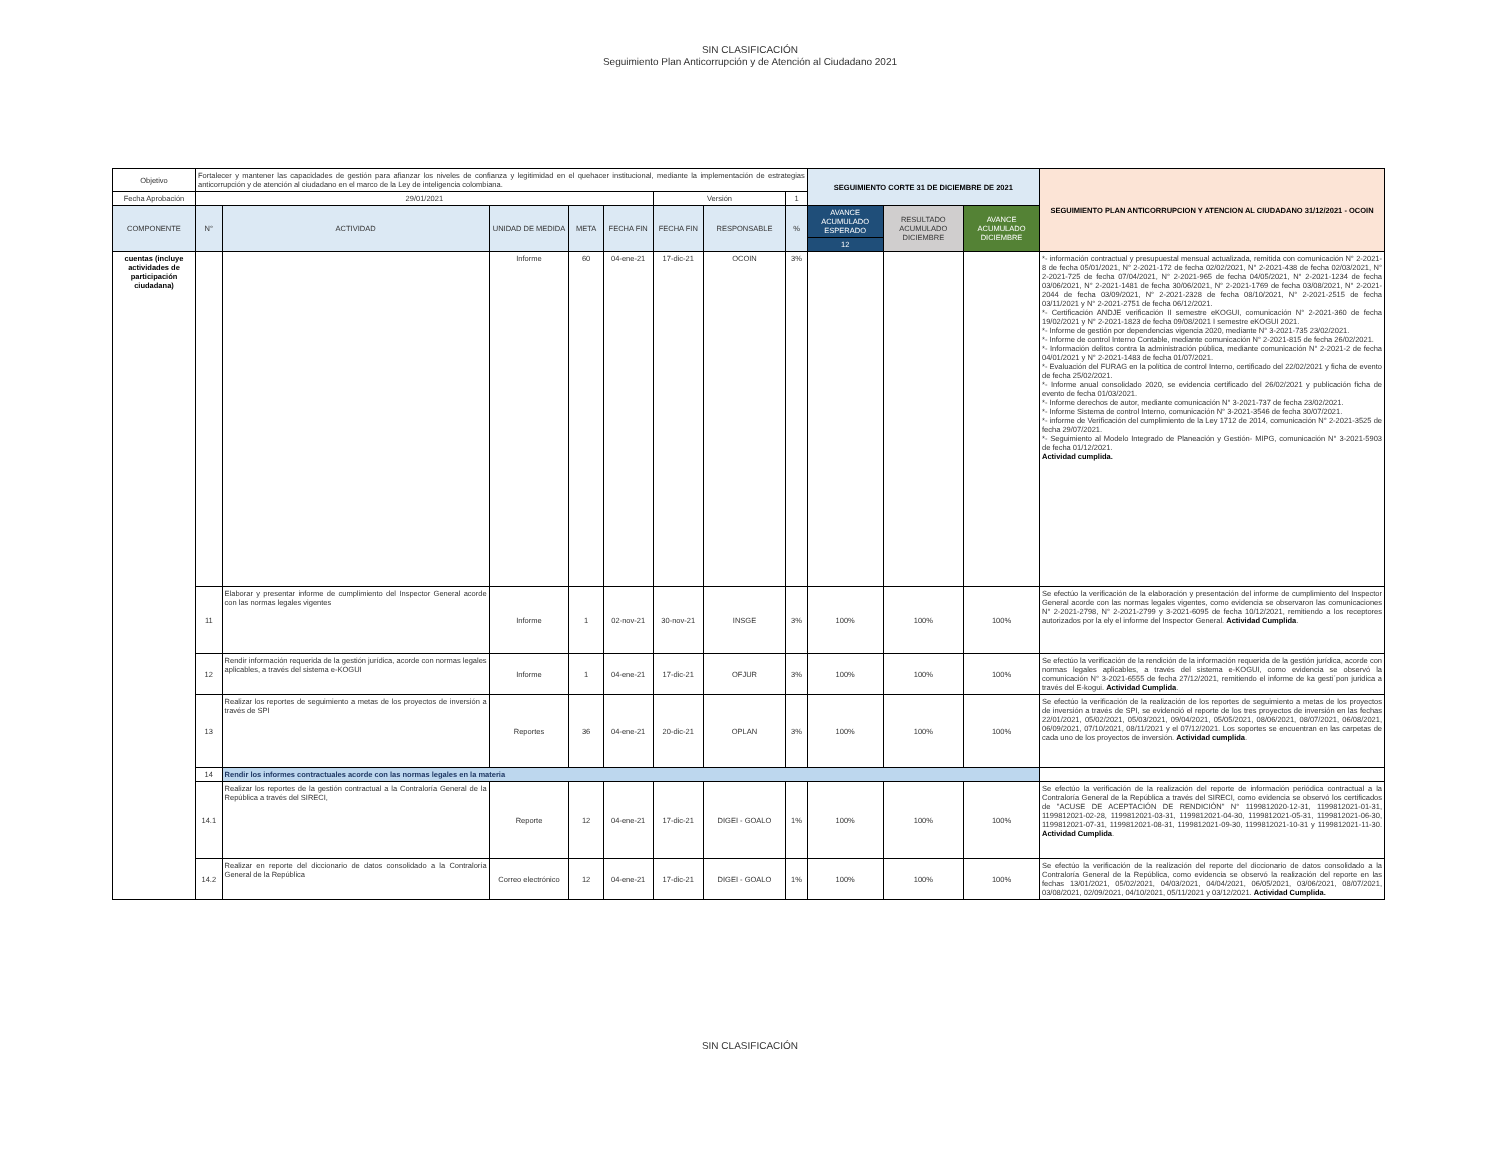SIN CLASIFICACIÓN
Seguimiento Plan Anticorrupción y de Atención al Ciudadano 2021
| Objetivo | Fortalecer y mantener las capacidades de gestión para afianzar los niveles de confianza y legitimidad en el quehacer institucional, mediante la implementación de estrategias anticorrupción y de atención al ciudadano en el marco de la Ley de inteligencia colombiana. | | | | | | | | SEGUIMIENTO CORTE 31 DE DICIEMBRE DE 2021 | | | SEGUIMIENTO PLAN ANTICORRUPCION Y ATENCION AL CIUDADANO 31/12/2021 - OCOIN |
| Fecha Aprobación | 29/01/2021 | | | | | Versión | | 1 | | | | |
| COMPONENTE | N° | ACTIVIDAD | UNIDAD DE MEDIDA | META | FECHA FIN | FECHA FIN | RESPONSABLE | % | AVANCE ACUMULADO ESPERADO | RESULTADO ACUMULADO DICIEMBRE | AVANCE ACUMULADO DICIEMBRE | |
| | | | | | | | | | 12 | | | |
| cuentas (incluye actividades de participación ciudadana) | | | Informe | 60 | 04-ene-21 | 17-dic-21 | OCOIN | 3% | | | | *- información contractual y presupuestal mensual actualizada, remitida con comunicación N° 2-2021-8 de fecha 05/01/2021, N° 2-2021-172 de fecha 02/02/2021, N° 2-2021-438 de fecha 02/03/2021, N° 2-2021-725 de fecha 07/04/2021, N° 2-2021-965 de fecha 04/05/2021, N° 2-2021-1234 de fecha 03/06/2021, N° 2-2021-1481 de fecha 30/06/2021, N° 2-2021-1769 de fecha 03/08/2021, N° 2-2021-2044 de fecha 03/09/2021, N° 2-2021-2328 de fecha 08/10/2021, N° 2-2021-2515 de fecha 03/11/2021 y N° 2-2021-2751 de fecha 06/12/2021. *- Certificación ANDJE verificación II semestre eKOGUI, comunicación N° 2-2021-360 de fecha 19/02/2021 y N° 2-2021-1823 de fecha 09/08/2021 I semestre eKOGUI 2021. *- Informe de gestión por dependencias vigencia 2020, mediante N° 3-2021-735 23/02/2021. *- Informe de control Interno Contable, mediante comunicación N° 2-2021-815 de fecha 26/02/2021. *- Información delitos contra la administración pública, mediante comunicación N° 2-2021-2 de fecha 04/01/2021 y N° 2-2021-1483 de fecha 01/07/2021. *- Evaluación del FURAG en la política de control Interno, certificado del 22/02/2021 y ficha de evento de fecha 25/02/2021. *- Informe anual consolidado 2020, se evidencia certificado del 26/02/2021 y publicación ficha de evento de fecha 01/03/2021. *- Informe derechos de autor, mediante comunicación N° 3-2021-737 de fecha 23/02/2021. *- Informe Sistema de control Interno, comunicación N° 3-2021-3546 de fecha 30/07/2021. *- informe de Verificación del cumplimiento de la Ley 1712 de 2014, comunicación N° 2-2021-3525 de fecha 29/07/2021. *- Seguimiento al Modelo Integrado de Planeación y Gestión- MIPG, comunicación N° 3-2021-5903 de fecha 01/12/2021. Actividad cumplida. |
| | 11 | Elaborar y presentar informe de cumplimiento del Inspector General acorde con las normas legales vigentes | Informe | 1 | 02-nov-21 | 30-nov-21 | INSGE | 3% | 100% | 100% | 100% | Se efectúo la verificación de la elaboración y presentación del informe de cumplimiento del Inspector General acorde con las normas legales vigentes, como evidencia se observaron las comunicaciones N° 2-2021-2798, N° 2-2021-2799 y 3-2021-6095 de fecha 10/12/2021, remitiendo a los receptores autorizados por la ely el informe del Inspector General. Actividad Cumplida . |
| | 12 | Rendir información requerida de la gestión jurídica, acorde con normas legales aplicables, a través del sistema e-KOGUI | Informe | 1 | 04-ene-21 | 17-dic-21 | OFJUR | 3% | 100% | 100% | 100% | Se efectúo la verificación de la rendición de la información requerida de la gestión jurídica, acorde con normas legales aplicables, a través del sistema e-KOGUI, como evidencia se observó la comunicación N° 3-2021-6555 de fecha 27/12/2021, remitiendo el informe de ka gesti´pon juridica a través del E-kogui. Actividad Cumplida . |
| | 13 | Realizar los reportes de seguimiento a metas de los proyectos de inversión a través de SPI | Reportes | 36 | 04-ene-21 | 20-dic-21 | OPLAN | 3% | 100% | 100% | 100% | Se efectúo la verificación de la realización de los reportes de seguimiento a metas de los proyectos de inversión a través de SPI, se evidenció el reporte de los tres proyectos de inversión en las fechas 22/01/2021, 05/02/2021, 05/03/2021, 09/04/2021, 05/05/2021, 08/06/2021, 08/07/2021, 06/08/2021, 06/09/2021, 07/10/2021, 08/11/2021 y el 07/12/2021. Los soportes se encuentran en las carpetas de cada uno de los proyectos de inversión. Actividad cumplida . |
| | 14 | Rendir los informes contractuales acorde con las normas legales en la materia | | | | | | | | | | |
| | 14.1 | Realizar los reportes de la gestión contractual a la Contraloría General de la República a través del SIRECI, | Reporte | 12 | 04-ene-21 | 17-dic-21 | DIGEI - GOALO | 1% | 100% | 100% | 100% | Se efectúo la verificación de la realización del reporte de información periódica contractual a la Contraloría General de la República a través del SIRECI, como evidencia se observó los certificados de "ACUSE DE ACEPTACIÓN DE RENDICIÓN" N° 1199812020-12-31, 1199812021-01-31, 1199812021-02-28, 1199812021-03-31, 1199812021-04-30, 1199812021-05-31, 1199812021-06-30, 1199812021-07-31, 1199812021-08-31, 1199812021-09-30, 1199812021-10-31 y 1199812021-11-30. Actividad Cumplida . |
| | 14.2 | Realizar en reporte del diccionario de datos consolidado a la Contraloría General de la República | Correo electrónico | 12 | 04-ene-21 | 17-dic-21 | DIGEI - GOALO | 1% | 100% | 100% | 100% | Se efectúo la verificación de la realización del reporte del diccionario de datos consolidado a la Contraloría General de la República, como evidencia se observó la realización del reporte en las fechas 13/01/2021, 05/02/2021, 04/03/2021, 04/04/2021, 06/05/2021, 03/06/2021, 08/07/2021, 03/08/2021, 02/09/2021, 04/10/2021, 05/11/2021 y 03/12/2021. Actividad Cumplida. |
SIN CLASIFICACIÓN